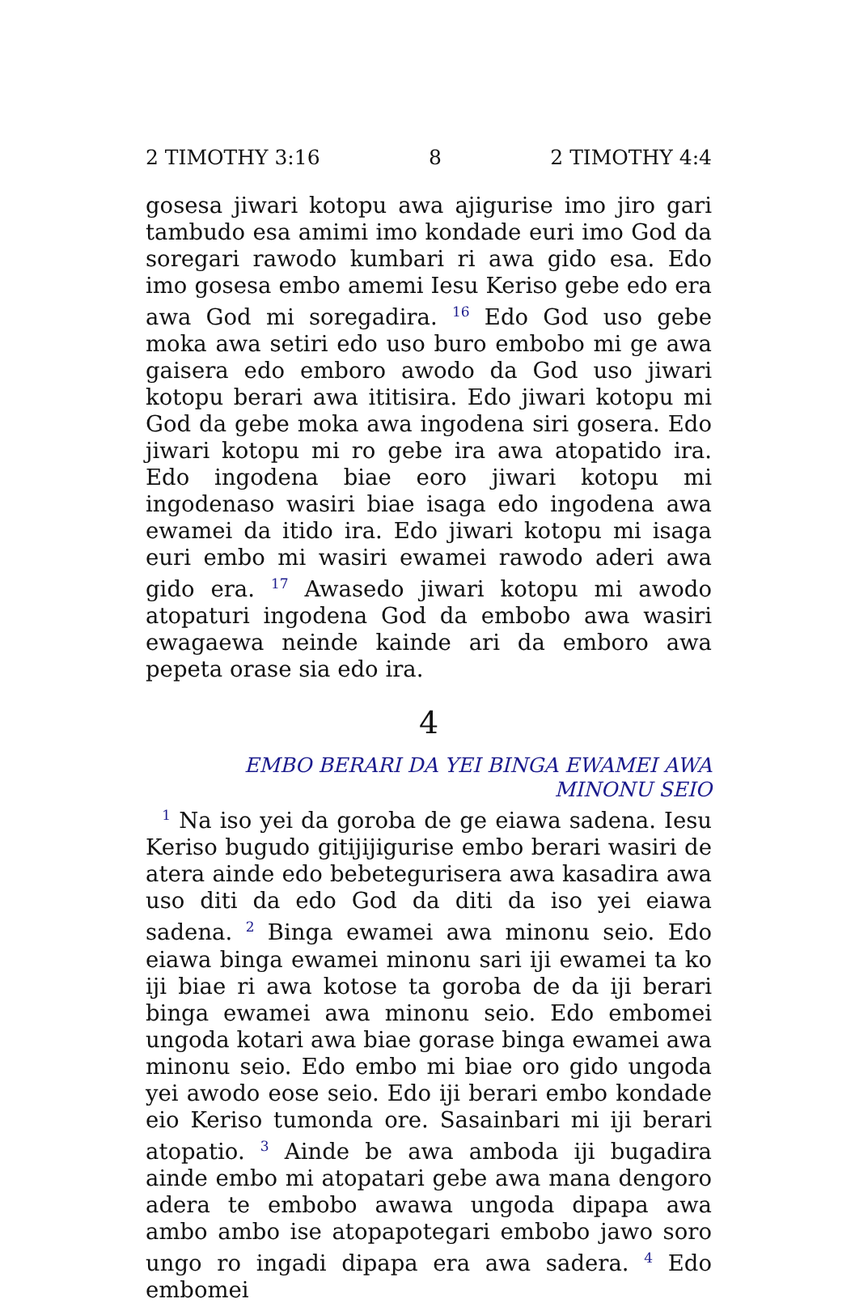2 TIMOTHY 3:16 8 2 TIMOTHY 4:4
gosesa jiwari kotopu awa ajigurise imo jiro gari tambudo esa amimi imo kondade euri imo God da soregari rawodo kumbari ri awa gido esa. Edo imo gosesa embo amemi Iesu Keriso gebe edo era awa God mi soregadira. <sup>16</sup> Edo God uso gebe moka awa setiri edo uso buro embobo mi ge awa gaisera edo emboro awodo da God uso jiwari kotopu berari awa ititisira. Edo jiwari kotopu mi God da gebe moka awa ingodena siri gosera. Edo jiwari kotopu mi ro gebe ira awa atopatido ira. Edo ingodena biae eoro jiwari kotopu mi ingodenaso wasiri biae isaga edo ingodena awa ewamei da itido ira. Edo jiwari kotopu mi isaga euri embo mi wasiri ewamei rawodo aderi awa gido era. <sup>17</sup> Awasedo jiwari kotopu mi awodo atopaturi ingodena God da embobo awa wasiri ewagaewa neinde kainde ari da emboro awa pepeta orase sia edo ira.
4
EMBO BERARI DA YEI BINGA EWAMEI AWA MINONU SEIO
<sup>1</sup> Na iso yei da goroba de ge eiawa sadena. Iesu Keriso bugudo gitijijigurise embo berari wasiri de atera ainde edo bebetegurisera awa kasadira awa uso diti da edo God da diti da iso yei eiawa sadena. <sup>2</sup> Binga ewamei awa minonu seio. Edo eiawa binga ewamei minonu sari iji ewamei ta ko iji biae ri awa kotose ta goroba de da iji berari binga ewamei awa minonu seio. Edo embomei ungoda kotari awa biae gorase binga ewamei awa minonu seio. Edo embo mi biae oro gido ungoda yei awodo eose seio. Edo iji berari embo kondade eio Keriso tumonda ore. Sasainbari mi iji berari atopatio. <sup>3</sup> Ainde be awa amboda iji bugadira ainde embo mi atopatari gebe awa mana dengoro adera te embobo awawa ungoda dipapa awa ambo ambo ise atopapotegari embobo jawo soro ungo ro ingadi dipapa era awa sadera. <sup>4</sup> Edo embomei